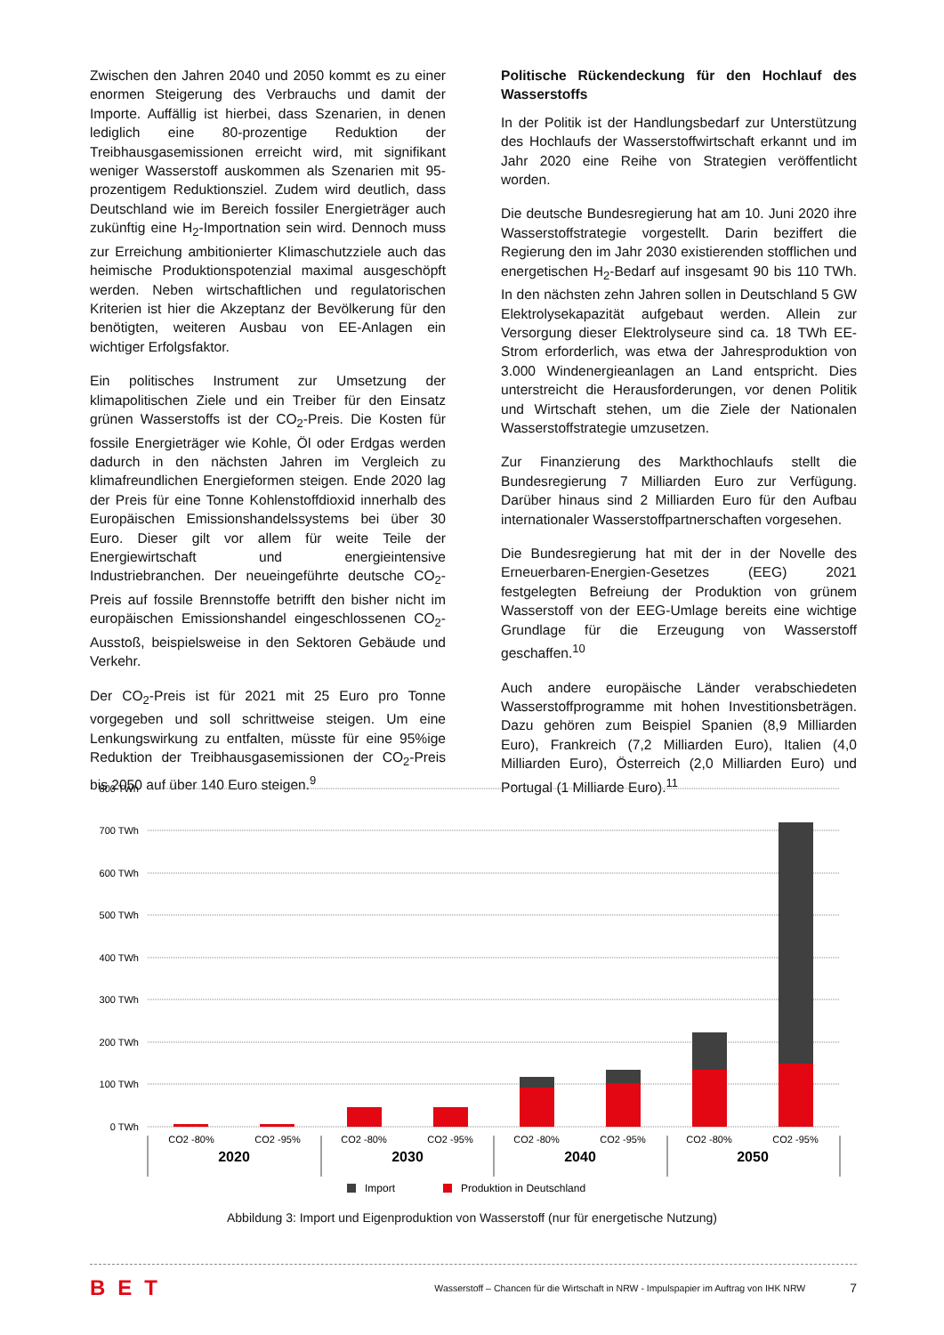Zwischen den Jahren 2040 und 2050 kommt es zu einer enormen Steigerung des Verbrauchs und damit der Importe. Auffällig ist hierbei, dass Szenarien, in denen lediglich eine 80-prozentige Reduktion der Treibhausgasemissionen erreicht wird, mit signifikant weniger Wasserstoff auskommen als Szenarien mit 95-prozentigem Reduktionsziel. Zudem wird deutlich, dass Deutschland wie im Bereich fossiler Energieträger auch zukünftig eine H<sub>2</sub>-Importnation sein wird. Dennoch muss zur Erreichung ambitionierter Klimaschutzziele auch das heimische Produktionspotenzial maximal ausgeschöpft werden. Neben wirtschaftlichen und regulatorischen Kriterien ist hier die Akzeptanz der Bevölkerung für den benötigten, weiteren Ausbau von EE-Anlagen ein wichtiger Erfolgsfaktor.
Ein politisches Instrument zur Umsetzung der klimapolitischen Ziele und ein Treiber für den Einsatz grünen Wasserstoffs ist der CO<sub>2</sub>-Preis. Die Kosten für fossile Energieträger wie Kohle, Öl oder Erdgas werden dadurch in den nächsten Jahren im Vergleich zu klimafreundlichen Energieformen steigen. Ende 2020 lag der Preis für eine Tonne Kohlenstoffdioxid innerhalb des Europäischen Emissionshandelssystems bei über 30 Euro. Dieser gilt vor allem für weite Teile der Energiewirtschaft und energieintensive Industriebranchen. Der neueingeführte deutsche CO<sub>2</sub>-Preis auf fossile Brennstoffe betrifft den bisher nicht im europäischen Emissionshandel eingeschlossenen CO<sub>2</sub>-Ausstoß, beispielsweise in den Sektoren Gebäude und Verkehr.
Der CO<sub>2</sub>-Preis ist für 2021 mit 25 Euro pro Tonne vorgegeben und soll schrittweise steigen. Um eine Lenkungswirkung zu entfalten, müsste für eine 95%ige Reduktion der Treibhausgasemissionen der CO<sub>2</sub>-Preis bis 2050 auf über 140 Euro steigen.<sup>9</sup>
Politische Rückendeckung für den Hochlauf des Wasserstoffs
In der Politik ist der Handlungsbedarf zur Unterstützung des Hochlaufs der Wasserstoffwirtschaft erkannt und im Jahr 2020 eine Reihe von Strategien veröffentlicht worden.
Die deutsche Bundesregierung hat am 10. Juni 2020 ihre Wasserstoffstrategie vorgestellt. Darin beziffert die Regierung den im Jahr 2030 existierenden stofflichen und energetischen H<sub>2</sub>-Bedarf auf insgesamt 90 bis 110 TWh. In den nächsten zehn Jahren sollen in Deutschland 5 GW Elektrolysekapazität aufgebaut werden. Allein zur Versorgung dieser Elektrolyseure sind ca. 18 TWh EE-Strom erforderlich, was etwa der Jahresproduktion von 3.000 Windenergieanlagen an Land entspricht. Dies unterstreicht die Herausforderungen, vor denen Politik und Wirtschaft stehen, um die Ziele der Nationalen Wasserstoffstrategie umzusetzen.
Zur Finanzierung des Markthochlaufs stellt die Bundesregierung 7 Milliarden Euro zur Verfügung. Darüber hinaus sind 2 Milliarden Euro für den Aufbau internationaler Wasserstoffpartnerschaften vorgesehen.
Die Bundesregierung hat mit der in der Novelle des Erneuerbaren-Energien-Gesetzes (EEG) 2021 festgelegten Befreiung der Produktion von grünem Wasserstoff von der EEG-Umlage bereits eine wichtige Grundlage für die Erzeugung von Wasserstoff geschaffen.<sup>10</sup>
Auch andere europäische Länder verabschiedeten Wasserstoffprogramme mit hohen Investitionsbeträgen. Dazu gehören zum Beispiel Spanien (8,9 Milliarden Euro), Frankreich (7,2 Milliarden Euro), Italien (4,0 Milliarden Euro), Österreich (2,0 Milliarden Euro) und Portugal (1 Milliarde Euro).<sup>11</sup>
800 TWh
700 TWh
600 TWh
500 TWh
400 TWh
300 TWh
200 TWh
100 TWh
0 TWh
CO2 -80%
CO2 -95%
CO2 -80%
CO2 -95%
CO2 -80%
CO2 -95%
CO2 -80%
CO2 -95%
2020
2030
2040
2050
Import
Produktion in Deutschland
Abbildung 3: Import und Eigenproduktion von Wasserstoff (nur für energetische Nutzung)
BET Wasserstoff – Chancen für die Wirtschaft in NRW - Impulspapier im Auftrag von IHK NRW 7